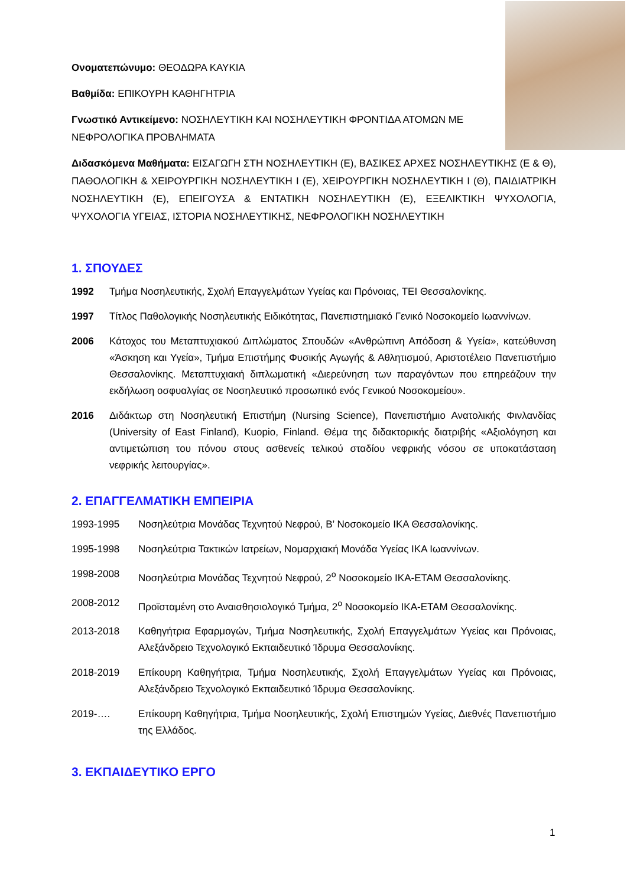Ονοματεπώνυμο: ΘΕΟΔΩΡΑ ΚΑΥΚΙΑ
Βαθμίδα: ΕΠΙΚΟΥΡΗ ΚΑΘΗΓΗΤΡΙΑ
Γνωστικό Αντικείμενο: ΝΟΣΗΛΕΥΤΙΚΗ ΚΑΙ ΝΟΣΗΛΕΥΤΙΚΗ ΦΡΟΝΤΙΔΑ ΑΤΟΜΩΝ ΜΕ ΝΕΦΡΟΛΟΓΙΚΑ ΠΡΟΒΛΗΜΑΤΑ
Διδασκόμενα Μαθήματα: ΕΙΣΑΓΩΓΗ ΣΤΗ ΝΟΣΗΛΕΥΤΙΚΗ (Ε), ΒΑΣΙΚΕΣ ΑΡΧΕΣ ΝΟΣΗΛΕΥΤΙΚΗΣ (Ε & Θ), ΠΑΘΟΛΟΓΙΚΗ & ΧΕΙΡΟΥΡΓΙΚΗ ΝΟΣΗΛΕΥΤΙΚΗ Ι (Ε), ΧΕΙΡΟΥΡΓΙΚΗ ΝΟΣΗΛΕΥΤΙΚΗ Ι (Θ), ΠΑΙΔΙΑΤΡΙΚΗ ΝΟΣΗΛΕΥΤΙΚΗ (Ε), ΕΠΕΙΓΟΥΣΑ & ΕΝΤΑΤΙΚΗ ΝΟΣΗΛΕΥΤΙΚΗ (Ε), ΕΞΕΛΙΚΤΙΚΗ ΨΥΧΟΛΟΓΙΑ, ΨΥΧΟΛΟΓΙΑ ΥΓΕΙΑΣ, ΙΣΤΟΡΙΑ ΝΟΣΗΛΕΥΤΙΚΗΣ, ΝΕΦΡΟΛΟΓΙΚΗ ΝΟΣΗΛΕΥΤΙΚΗ
1. ΣΠΟΥΔΕΣ
1992 Τμήμα Νοσηλευτικής, Σχολή Επαγγελμάτων Υγείας και Πρόνοιας, ΤΕΙ Θεσσαλονίκης.
1997 Τίτλος Παθολογικής Νοσηλευτικής Ειδικότητας, Πανεπιστημιακό Γενικό Νοσοκομείο Ιωαννίνων.
2006 Κάτοχος του Μεταπτυχιακού Διπλώματος Σπουδών «Ανθρώπινη Απόδοση & Υγεία», κατεύθυνση «Άσκηση και Υγεία», Τμήμα Επιστήμης Φυσικής Αγωγής & Αθλητισμού, Αριστοτέλειο Πανεπιστήμιο Θεσσαλονίκης. Μεταπτυχιακή διπλωματική «Διερεύνηση των παραγόντων που επηρεάζουν την εκδήλωση οσφυαλγίας σε Νοσηλευτικό προσωπικό ενός Γενικού Νοσοκομείου».
2016 Διδάκτωρ στη Νοσηλευτική Επιστήμη (Nursing Science), Πανεπιστήμιο Ανατολικής Φινλανδίας (University of East Finland), Kuopio, Finland. Θέμα της διδακτορικής διατριβής «Αξιολόγηση και αντιμετώπιση του πόνου στους ασθενείς τελικού σταδίου νεφρικής νόσου σε υποκατάσταση νεφρικής λειτουργίας».
2. ΕΠΑΓΓΕΛΜΑΤΙΚΗ ΕΜΠΕΙΡΙΑ
1993-1995 Νοσηλεύτρια Μονάδας Τεχνητού Νεφρού, Β’ Νοσοκομείο ΙΚΑ Θεσσαλονίκης.
1995-1998 Νοσηλεύτρια Τακτικών Ιατρείων, Νομαρχιακή Μονάδα Υγείας ΙΚΑ Ιωαννίνων.
1998-2008 Νοσηλεύτρια Μονάδας Τεχνητού Νεφρού, 2<sup>ο</sup> Νοσοκομείο ΙΚΑ-ΕΤΑΜ Θεσσαλονίκης.
2008-2012 Προϊσταμένη στο Αναισθησιολογικό Τμήμα, 2<sup>ο</sup> Νοσοκομείο ΙΚΑ-ΕΤΑΜ Θεσσαλονίκης.
2013-2018 Καθηγήτρια Εφαρμογών, Τμήμα Νοσηλευτικής, Σχολή Επαγγελμάτων Υγείας και Πρόνοιας, Αλεξάνδρειο Τεχνολογικό Εκπαιδευτικό Ίδρυμα Θεσσαλονίκης.
2018-2019 Επίκουρη Καθηγήτρια, Τμήμα Νοσηλευτικής, Σχολή Επαγγελμάτων Υγείας και Πρόνοιας, Αλεξάνδρειο Τεχνολογικό Εκπαιδευτικό Ίδρυμα Θεσσαλονίκης.
2019-…. Επίκουρη Καθηγήτρια, Τμήμα Νοσηλευτικής, Σχολή Επιστημών Υγείας, Διεθνές Πανεπιστήμιο της Ελλάδος.
3. ΕΚΠΑΙΔΕΥΤΙΚΟ ΕΡΓΟ
1